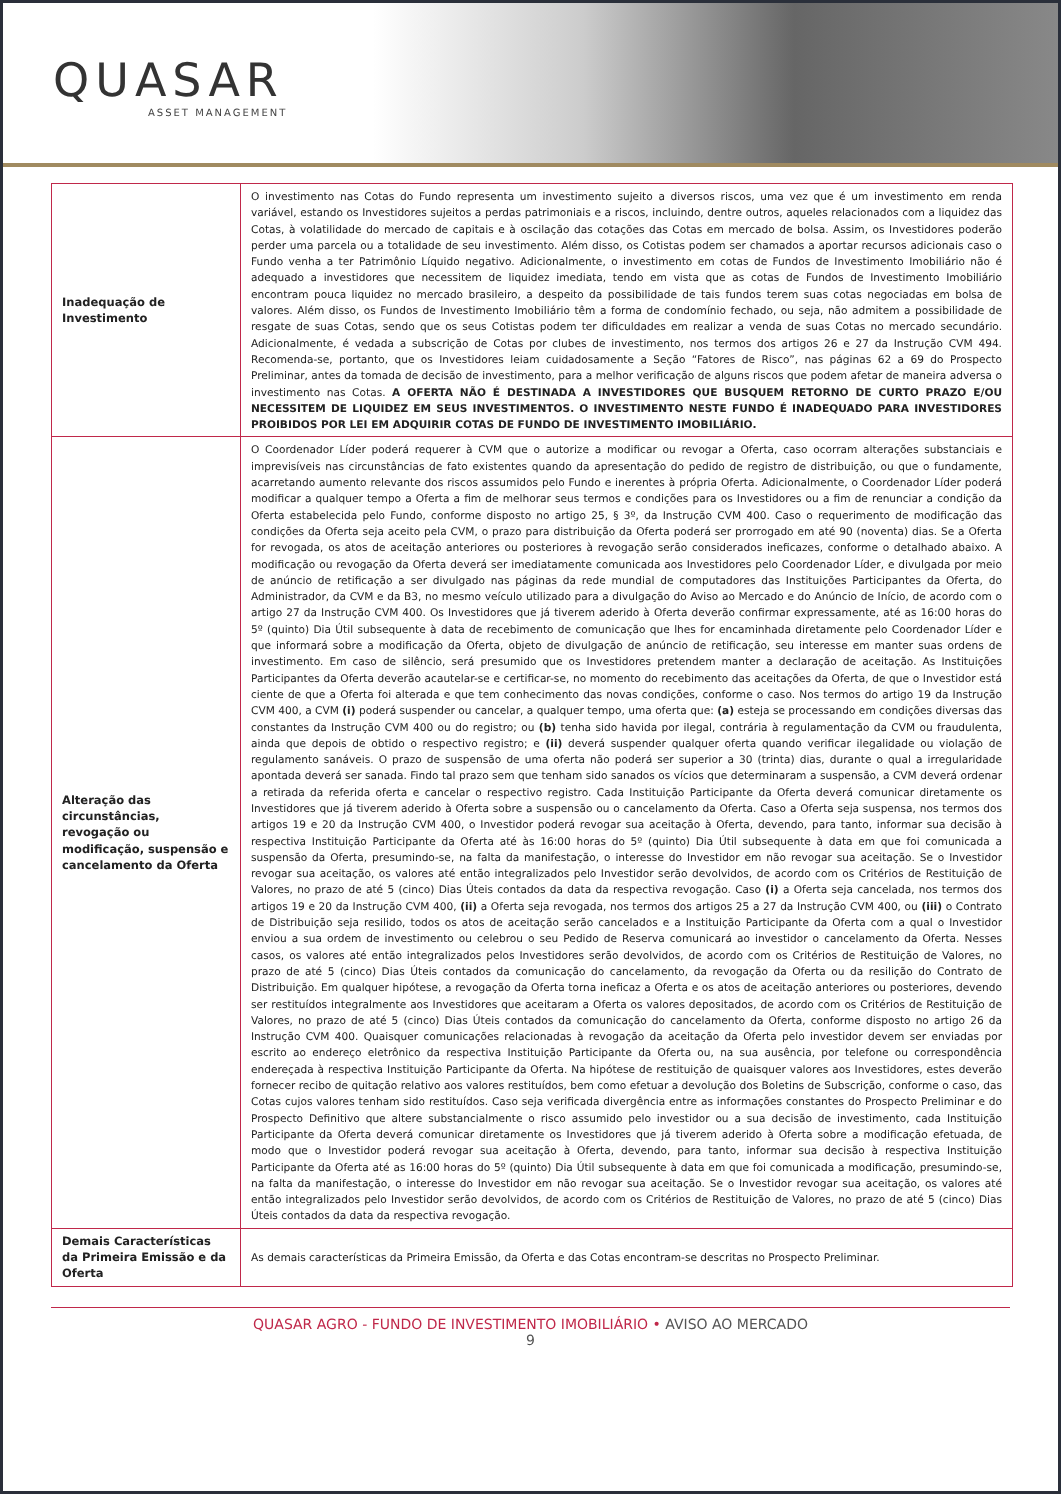QUASAR
ASSET MANAGEMENT
| Inadequação de Investimento | O investimento nas Cotas do Fundo representa um investimento sujeito a diversos riscos, uma vez que é um investimento em renda variável, estando os Investidores sujeitos a perdas patrimoniais e a riscos, incluindo, dentre outros, aqueles relacionados com a liquidez das Cotas, à volatilidade do mercado de capitais e à oscilação das cotações das Cotas em mercado de bolsa. Assim, os Investidores poderão perder uma parcela ou a totalidade de seu investimento. Além disso, os Cotistas podem ser chamados a aportar recursos adicionais caso o Fundo venha a ter Patrimônio Líquido negativo. Adicionalmente, o investimento em cotas de Fundos de Investimento Imobiliário não é adequado a investidores que necessitem de liquidez imediata, tendo em vista que as cotas de Fundos de Investimento Imobiliário encontram pouca liquidez no mercado brasileiro, a despeito da possibilidade de tais fundos terem suas cotas negociadas em bolsa de valores. Além disso, os Fundos de Investimento Imobiliário têm a forma de condomínio fechado, ou seja, não admitem a possibilidade de resgate de suas Cotas, sendo que os seus Cotistas podem ter dificuldades em realizar a venda de suas Cotas no mercado secundário. Adicionalmente, é vedada a subscrição de Cotas por clubes de investimento, nos termos dos artigos 26 e 27 da Instrução CVM 494. Recomenda-se, portanto, que os Investidores leiam cuidadosamente a Seção “Fatores de Risco”, nas páginas 62 a 69 do Prospecto Preliminar, antes da tomada de decisão de investimento, para a melhor verificação de alguns riscos que podem afetar de maneira adversa o investimento nas Cotas. A OFERTA NÃO É DESTINADA A INVESTIDORES QUE BUSQUEM RETORNO DE CURTO PRAZO E/OU NECESSITEM DE LIQUIDEZ EM SEUS INVESTIMENTOS. O INVESTIMENTO NESTE FUNDO É INADEQUADO PARA INVESTIDORES PROIBIDOS POR LEI EM ADQUIRIR COTAS DE FUNDO DE INVESTIMENTO IMOBILIÁRIO. |
| Alteração das circunstâncias, revogação ou modificação, suspensão e cancelamento da Oferta | O Coordenador Líder poderá requerer à CVM que o autorize a modificar ou revogar a Oferta, caso ocorram alterações substanciais e imprevisíveis nas circunstâncias de fato existentes quando da apresentação do pedido de registro de distribuição, ou que o fundamente, acarretando aumento relevante dos riscos assumidos pelo Fundo e inerentes à própria Oferta. Adicionalmente, o Coordenador Líder poderá modificar a qualquer tempo a Oferta a fim de melhorar seus termos e condições para os Investidores ou a fim de renunciar a condição da Oferta estabelecida pelo Fundo, conforme disposto no artigo 25, § 3º, da Instrução CVM 400. Caso o requerimento de modificação das condições da Oferta seja aceito pela CVM, o prazo para distribuição da Oferta poderá ser prorrogado em até 90 (noventa) dias. Se a Oferta for revogada, os atos de aceitação anteriores ou posteriores à revogação serão considerados ineficazes, conforme o detalhado abaixo. A modificação ou revogação da Oferta deverá ser imediatamente comunicada aos Investidores pelo Coordenador Líder, e divulgada por meio de anúncio de retificação a ser divulgado nas páginas da rede mundial de computadores das Instituições Participantes da Oferta, do Administrador, da CVM e da B3, no mesmo veículo utilizado para a divulgação do Aviso ao Mercado e do Anúncio de Início, de acordo com o artigo 27 da Instrução CVM 400. Os Investidores que já tiverem aderido à Oferta deverão confirmar expressamente, até as 16:00 horas do 5º (quinto) Dia Útil subsequente à data de recebimento de comunicação que lhes for encaminhada diretamente pelo Coordenador Líder e que informará sobre a modificação da Oferta, objeto de divulgação de anúncio de retificação, seu interesse em manter suas ordens de investimento. Em caso de silêncio, será presumido que os Investidores pretendem manter a declaração de aceitação. As Instituições Participantes da Oferta deverão acautelar-se e certificar-se, no momento do recebimento das aceitações da Oferta, de que o Investidor está ciente de que a Oferta foi alterada e que tem conhecimento das novas condições, conforme o caso. Nos termos do artigo 19 da Instrução CVM 400, a CVM (i) poderá suspender ou cancelar, a qualquer tempo, uma oferta que: (a) esteja se processando em condições diversas das constantes da Instrução CVM 400 ou do registro; ou (b) tenha sido havida por ilegal, contrária à regulamentação da CVM ou fraudulenta, ainda que depois de obtido o respectivo registro; e (ii) deverá suspender qualquer oferta quando verificar ilegalidade ou violação de regulamento sanáveis. O prazo de suspensão de uma oferta não poderá ser superior a 30 (trinta) dias, durante o qual a irregularidade apontada deverá ser sanada. Findo tal prazo sem que tenham sido sanados os vícios que determinaram a suspensão, a CVM deverá ordenar a retirada da referida oferta e cancelar o respectivo registro. Cada Instituição Participante da Oferta deverá comunicar diretamente os Investidores que já tiverem aderido à Oferta sobre a suspensão ou o cancelamento da Oferta. Caso a Oferta seja suspensa, nos termos dos artigos 19 e 20 da Instrução CVM 400, o Investidor poderá revogar sua aceitação à Oferta, devendo, para tanto, informar sua decisão à respectiva Instituição Participante da Oferta até às 16:00 horas do 5º (quinto) Dia Útil subsequente à data em que foi comunicada a suspensão da Oferta, presumindo-se, na falta da manifestação, o interesse do Investidor em não revogar sua aceitação. Se o Investidor revogar sua aceitação, os valores até então integralizados pelo Investidor serão devolvidos, de acordo com os Critérios de Restituição de Valores, no prazo de até 5 (cinco) Dias Úteis contados da data da respectiva revogação. Caso (i) a Oferta seja cancelada, nos termos dos artigos 19 e 20 da Instrução CVM 400, (ii) a Oferta seja revogada, nos termos dos artigos 25 a 27 da Instrução CVM 400, ou (iii) o Contrato de Distribuição seja resilido, todos os atos de aceitação serão cancelados e a Instituição Participante da Oferta com a qual o Investidor enviou a sua ordem de investimento ou celebrou o seu Pedido de Reserva comunicará ao investidor o cancelamento da Oferta. Nesses casos, os valores até então integralizados pelos Investidores serão devolvidos, de acordo com os Critérios de Restituição de Valores, no prazo de até 5 (cinco) Dias Úteis contados da comunicação do cancelamento, da revogação da Oferta ou da resilição do Contrato de Distribuição. Em qualquer hipótese, a revogação da Oferta torna ineficaz a Oferta e os atos de aceitação anteriores ou posteriores, devendo ser restituídos integralmente aos Investidores que aceitaram a Oferta os valores depositados, de acordo com os Critérios de Restituição de Valores, no prazo de até 5 (cinco) Dias Úteis contados da comunicação do cancelamento da Oferta, conforme disposto no artigo 26 da Instrução CVM 400. Quaisquer comunicações relacionadas à revogação da aceitação da Oferta pelo investidor devem ser enviadas por escrito ao endereço eletrônico da respectiva Instituição Participante da Oferta ou, na sua ausência, por telefone ou correspondência endereçada à respectiva Instituição Participante da Oferta. Na hipótese de restituição de quaisquer valores aos Investidores, estes deverão fornecer recibo de quitação relativo aos valores restituídos, bem como efetuar a devolução dos Boletins de Subscrição, conforme o caso, das Cotas cujos valores tenham sido restituídos. Caso seja verificada divergência entre as informações constantes do Prospecto Preliminar e do Prospecto Definitivo que altere substancialmente o risco assumido pelo investidor ou a sua decisão de investimento, cada Instituição Participante da Oferta deverá comunicar diretamente os Investidores que já tiverem aderido à Oferta sobre a modificação efetuada, de modo que o Investidor poderá revogar sua aceitação à Oferta, devendo, para tanto, informar sua decisão à respectiva Instituição Participante da Oferta até as 16:00 horas do 5º (quinto) Dia Útil subsequente à data em que foi comunicada a modificação, presumindo-se, na falta da manifestação, o interesse do Investidor em não revogar sua aceitação. Se o Investidor revogar sua aceitação, os valores até então integralizados pelo Investidor serão devolvidos, de acordo com os Critérios de Restituição de Valores, no prazo de até 5 (cinco) Dias Úteis contados da data da respectiva revogação. |
| Demais Características da Primeira Emissão e da Oferta | As demais características da Primeira Emissão, da Oferta e das Cotas encontram-se descritas no Prospecto Preliminar. |
QUASAR AGRO - FUNDO DE INVESTIMENTO IMOBILIÁRIO • AVISO AO MERCADO
9